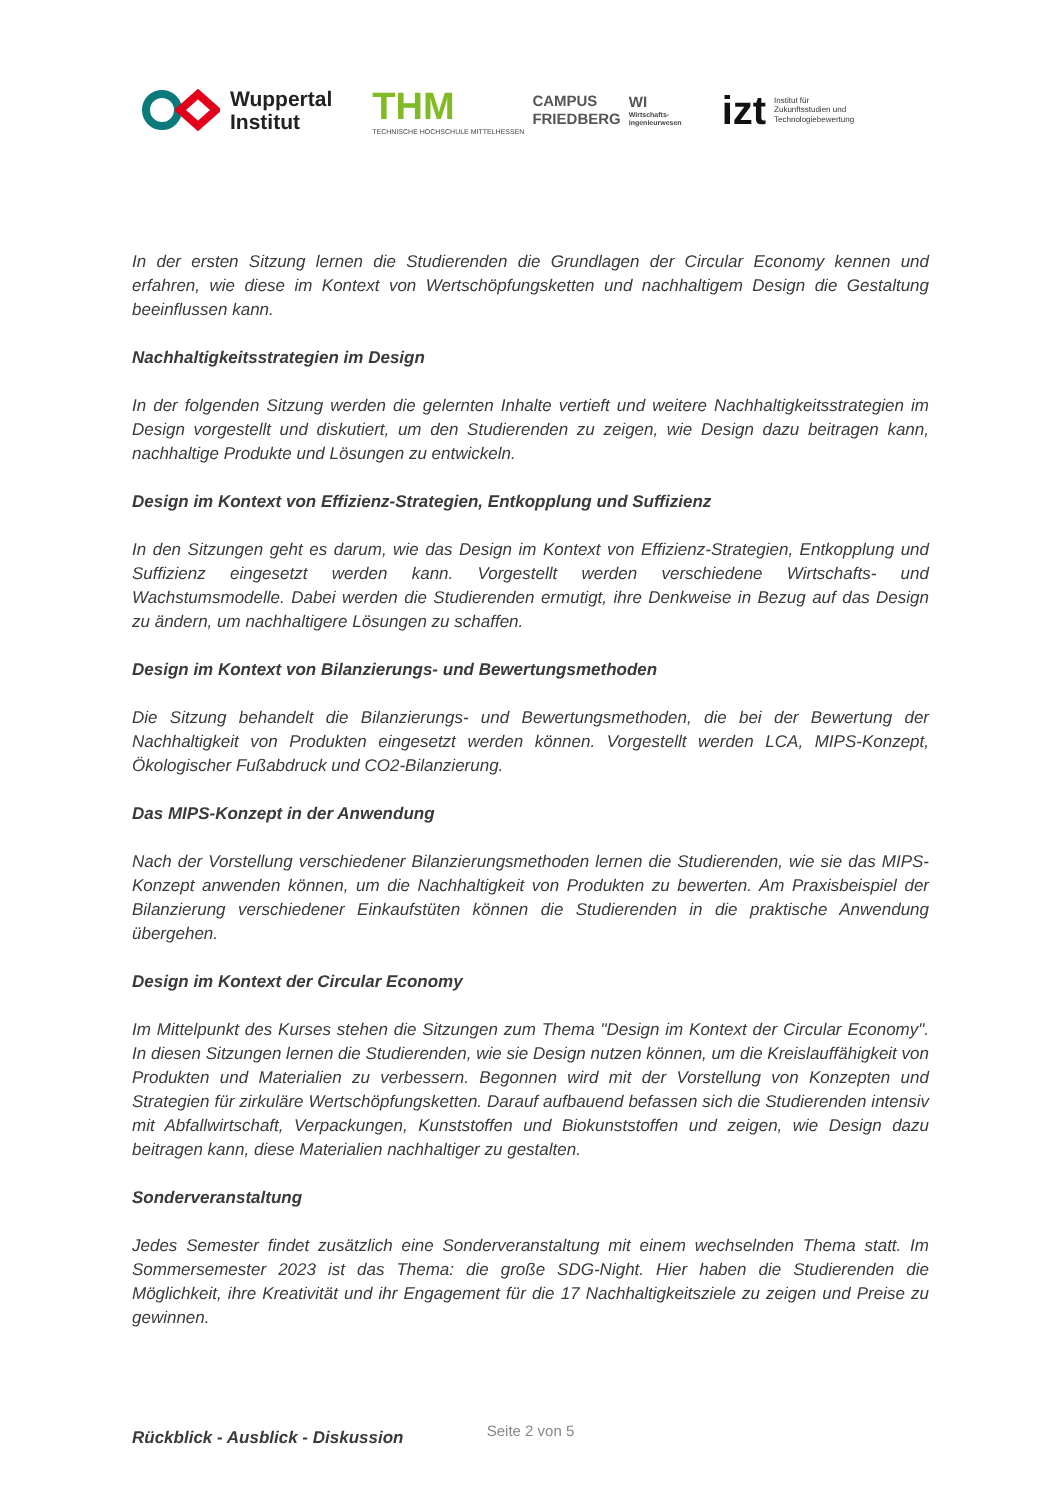Wuppertal
Institut
THM
TECHNISCHE HOCHSCHULE MITTELHESSEN
CAMPUS
FRIEDBERG
WI
Wirtschafts-
ingenieurwesen
izt
Institut für
Zukunftsstudien und
Technologiebewertung
In der ersten Sitzung lernen die Studierenden die Grundlagen der Circular Economy kennen und erfahren, wie diese im Kontext von Wertschöpfungsketten und nachhaltigem Design die Gestaltung beeinflussen kann.
Nachhaltigkeitsstrategien im Design
In der folgenden Sitzung werden die gelernten Inhalte vertieft und weitere Nachhaltigkeitsstrategien im Design vorgestellt und diskutiert, um den Studierenden zu zeigen, wie Design dazu beitragen kann, nachhaltige Produkte und Lösungen zu entwickeln.
Design im Kontext von Effizienz-Strategien, Entkopplung und Suffizienz
In den Sitzungen geht es darum, wie das Design im Kontext von Effizienz-Strategien, Entkopplung und Suffizienz eingesetzt werden kann. Vorgestellt werden verschiedene Wirtschafts- und Wachstumsmodelle. Dabei werden die Studierenden ermutigt, ihre Denkweise in Bezug auf das Design zu ändern, um nachhaltigere Lösungen zu schaffen.
Design im Kontext von Bilanzierungs- und Bewertungsmethoden
Die Sitzung behandelt die Bilanzierungs- und Bewertungsmethoden, die bei der Bewertung der Nachhaltigkeit von Produkten eingesetzt werden können. Vorgestellt werden LCA, MIPS-Konzept, Ökologischer Fußabdruck und CO2-Bilanzierung.
Das MIPS-Konzept in der Anwendung
Nach der Vorstellung verschiedener Bilanzierungsmethoden lernen die Studierenden, wie sie das MIPS-Konzept anwenden können, um die Nachhaltigkeit von Produkten zu bewerten. Am Praxisbeispiel der Bilanzierung verschiedener Einkaufstüten können die Studierenden in die praktische Anwendung übergehen.
Design im Kontext der Circular Economy
Im Mittelpunkt des Kurses stehen die Sitzungen zum Thema "Design im Kontext der Circular Economy". In diesen Sitzungen lernen die Studierenden, wie sie Design nutzen können, um die Kreislauffähigkeit von Produkten und Materialien zu verbessern. Begonnen wird mit der Vorstellung von Konzepten und Strategien für zirkuläre Wertschöpfungsketten. Darauf aufbauend befassen sich die Studierenden intensiv mit Abfallwirtschaft, Verpackungen, Kunststoffen und Biokunststoffen und zeigen, wie Design dazu beitragen kann, diese Materialien nachhaltiger zu gestalten.
Sonderveranstaltung
Jedes Semester findet zusätzlich eine Sonderveranstaltung mit einem wechselnden Thema statt. Im Sommersemester 2023 ist das Thema: die große SDG-Night. Hier haben die Studierenden die Möglichkeit, ihre Kreativität und ihr Engagement für die 17 Nachhaltigkeitsziele zu zeigen und Preise zu gewinnen.
Rückblick - Ausblick - Diskussion
Seite 2 von 5